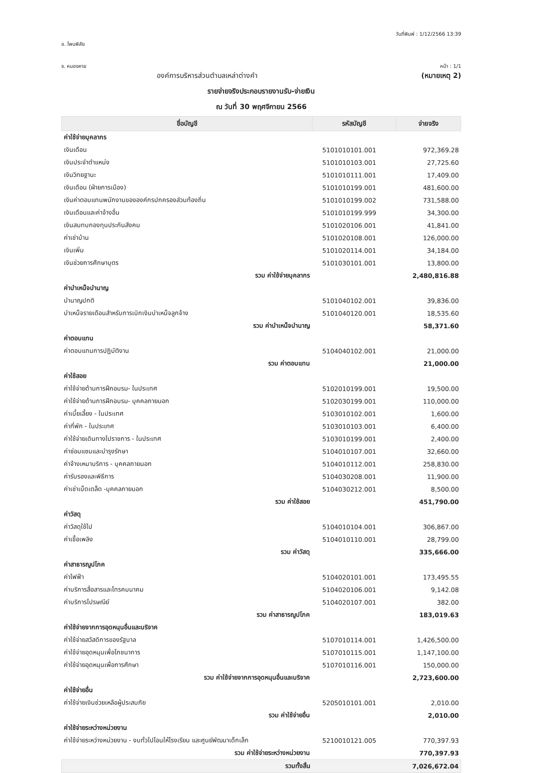อ. โพนพิสัย
วันที่พิมพ์ : 1/12/2566 13:39
จ. หนองคาย หน้า : 1/1
องค์การบริหารส่วนตำบลเหล่าต่างคำ
(หมายเหตุ 2)
รายจ่ายจริงประกอบรายงานรับ-จ่ายเงิน
ณ วันที่ 30 พฤศจิกายน 2566
| ชื่อบัญชี | รหัสบัญชี | จ่ายจริง |
| --- | --- | --- |
| ค่าใช้จ่ายบุคลากร | | |
| เงินเดือน | 5101010101.001 | 972,369.28 |
| เงินประจำตำแหน่ง | 5101010103.001 | 27,725.60 |
| เงินวิทยฐานะ | 5101010111.001 | 17,409.00 |
| เงินเดือน (ฝ่ายการเมือง) | 5101010199.001 | 481,600.00 |
| เงินค่าตอบแทนพนักงานขององค์กรปกครองส่วนท้องถิ่น | 5101010199.002 | 731,588.00 |
| เงินเดือนและค่าจ้างอื่น | 5101010199.999 | 34,300.00 |
| เงินสมทบกองทุนประกันสังคม | 5101020106.001 | 41,841.00 |
| ค่าเช่าบ้าน | 5101020108.001 | 126,000.00 |
| เงินเพิ่ม | 5101020114.001 | 34,184.00 |
| เงินช่วยการศึกษาบุตร | 5101030101.001 | 13,800.00 |
| รวม ค่าใช้จ่ายบุคลากร | | 2,480,816.88 |
| ค่าบำเหน็จบำนาญ | | |
| บำนาญปกติ | 5101040102.001 | 39,836.00 |
| บำเหน็จรายเดือนสำหรับการเบิกเงินบำเหน็จลูกจ้าง | 5101040120.001 | 18,535.60 |
| รวม ค่าบำเหน็จบำนาญ | | 58,371.60 |
| ค่าตอบแทน | | |
| ค่าตอบแทนการปฏิบัติงาน | 5104040102.001 | 21,000.00 |
| รวม ค่าตอบแทน | | 21,000.00 |
| ค่าใช้สอย | | |
| ค่าใช้จ่ายด้านการฝึกอบรม- ในประเทศ | 5102010199.001 | 19,500.00 |
| ค่าใช้จ่ายด้านการฝึกอบรม- บุคคลภายนอก | 5102030199.001 | 110,000.00 |
| ค่าเบี้ยเลี้ยง - ในประเทศ | 5103010102.001 | 1,600.00 |
| ค่าที่พัก - ในประเทศ | 5103010103.001 | 6,400.00 |
| ค่าใช้จ่ายเดินทางไปราชการ - ในประเทศ | 5103010199.001 | 2,400.00 |
| ค่าซ่อมแซมและบำรุงรักษา | 5104010107.001 | 32,660.00 |
| ค่าจ้างเหมาบริการ - บุคคลภายนอก | 5104010112.001 | 258,830.00 |
| ค่ารับรองและพิธีการ | 5104030208.001 | 11,900.00 |
| ค่าเช่าเบ็ดเตล็ด -บุคคลภายนอก | 5104030212.001 | 8,500.00 |
| รวม ค่าใช้สอย | | 451,790.00 |
| ค่าวัสดุ | | |
| ค่าวัสดุใช้ไป | 5104010104.001 | 306,867.00 |
| ค่าเชื้อเพลิง | 5104010110.001 | 28,799.00 |
| รวม ค่าวัสดุ | | 335,666.00 |
| ค่าสาธารณูปโภค | | |
| ค่าไฟฟ้า | 5104020101.001 | 173,495.55 |
| ค่าบริการสื่อสารและโทรคมนาคม | 5104020106.001 | 9,142.08 |
| ค่าบริการไปรษณีย์ | 5104020107.001 | 382.00 |
| รวม ค่าสาธารณูปโภค | | 183,019.63 |
| ค่าใช้จ่ายจากการอุดหนุนอื่นและบริจาค | | |
| ค่าใช้จ่ายสวัสดิการของรัฐบาล | 5107010114.001 | 1,426,500.00 |
| ค่าใช้จ่ายอุดหนุนเพื่อโภชนาการ | 5107010115.001 | 1,147,100.00 |
| ค่าใช้จ่ายอุดหนุนเพื่อการศึกษา | 5107010116.001 | 150,000.00 |
| รวม ค่าใช้จ่ายจากการอุดหนุนอื่นและบริจาค | | 2,723,600.00 |
| ค่าใช้จ่ายอื่น | | |
| ค่าใช้จ่ายเงินช่วยเหลือผู้ประสบภัย | 5205010101.001 | 2,010.00 |
| รวม ค่าใช้จ่ายอื่น | | 2,010.00 |
| ค่าใช้จ่ายระหว่างหน่วยงาน | | |
| ค่าใช้จ่ายระหว่างหน่วยงาน - งบทั่วไปโอนให้โรงเรียน และศูนย์พัฒนาเด็กเล็ก | 5210010121.005 | 770,397.93 |
| รวม ค่าใช้จ่ายระหว่างหน่วยงาน | | 770,397.93 |
| รวมทั้งสิ้น | | 7,026,672.04 |